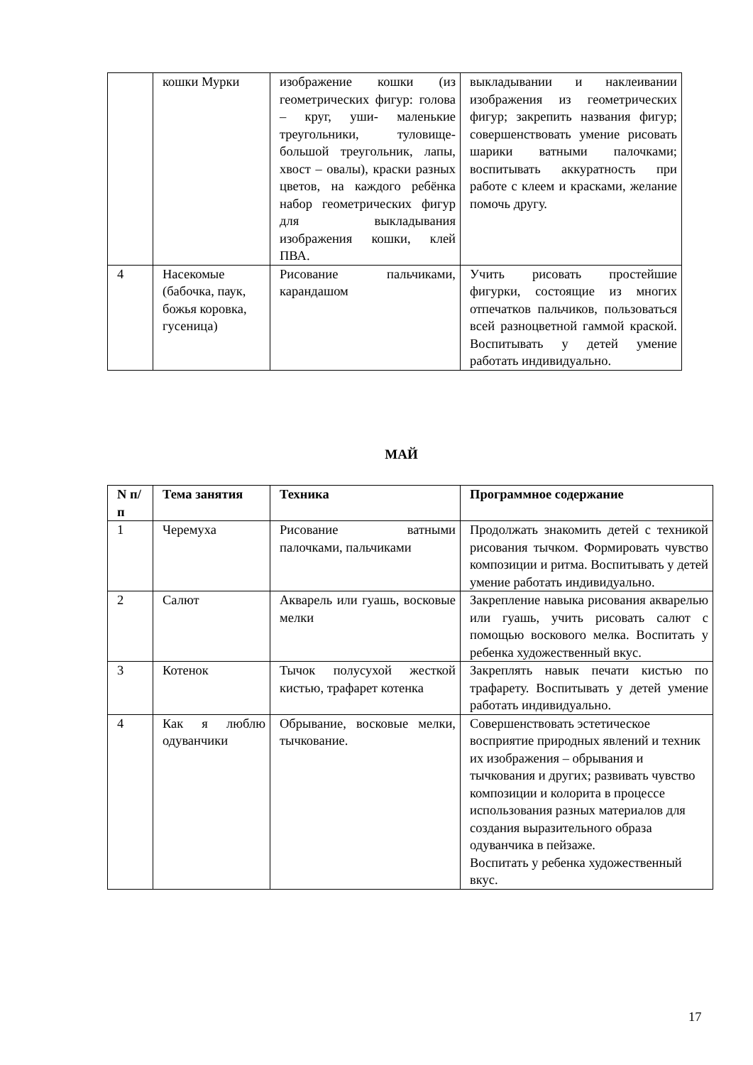| | кошки Мурки | изображение кошки (из геометрических фигур: голова – круг, уши- маленькие треугольники, туловище-большой треугольник, лапы, хвост – овалы), краски разных цветов, на каждого ребёнка набор геометрических фигур для выкладывания изображения кошки, клей ПВА. | выкладывании и наклеивании изображения из геометрических фигур; закрепить названия фигур; совершенствовать умение рисовать шарики ватными палочками; воспитывать аккуратность при работе с клеем и красками, желание помочь другу. |
| 4 | Насекомые (бабочка, паук, божья коровка, гусеница) | Рисование пальчиками, карандашом | Учить рисовать простейшие фигурки, состоящие из многих отпечатков пальчиков, пользоваться всей разноцветной гаммой краской. Воспитывать у детей умение работать индивидуально. |
МАЙ
| N п/п | Тема занятия | Техника | Программное содержание |
| --- | --- | --- | --- |
| 1 | Черемуха | Рисование ватными палочками, пальчиками | Продолжать знакомить детей с техникой рисования тычком. Формировать чувство композиции и ритма. Воспитывать у детей умение работать индивидуально. |
| 2 | Салют | Акварель или гуашь, восковые мелки | Закрепление навыка рисования акварелью или гуашь, учить рисовать салют с помощью воскового мелка. Воспитать у ребенка художественный вкус. |
| 3 | Котенок | Тычок полусухой жесткой кистью, трафарет котенка | Закреплять навык печати кистью по трафарету. Воспитывать у детей умение работать индивидуально. |
| 4 | Как я люблю одуванчики | Обрывание, восковые мелки, тычкование. | Совершенствовать эстетическое восприятие природных явлений и техник их изображения – обрывания и тычкования и других; развивать чувство композиции и колорита в процессе использования разных материалов для создания выразительного образа одуванчика в пейзаже. Воспитать у ребенка художественный вкус. |
17